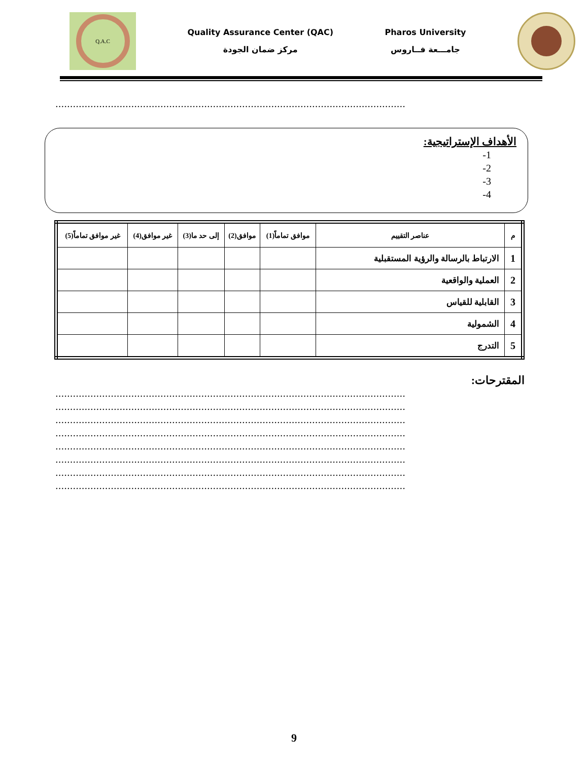Q.A.C
Quality Assurance Center (QAC)
مركز ضمان الجودة
Pharos University
جامـــعة فــاروس
........................................................................................................................
الأهداف الإستراتيجية:
1-
2-
3-
4-
| م | عناصر التقييم | موافق تماماً(1) | موافق(2) | إلى حد ما(3) | غير موافق(4) | غير موافق تماماً(5) |
| --- | --- | --- | --- | --- | --- | --- |
| 1 | الارتباط بالرسالة والرؤية المستقبلية | | | | | |
| 2 | العملية والواقعية | | | | | |
| 3 | القابلية للقياس | | | | | |
| 4 | الشمولية | | | | | |
| 5 | التدرج | | | | | |
المقترحات:
........................................................................................................................
........................................................................................................................
........................................................................................................................
........................................................................................................................
........................................................................................................................
........................................................................................................................
........................................................................................................................
........................................................................................................................
9